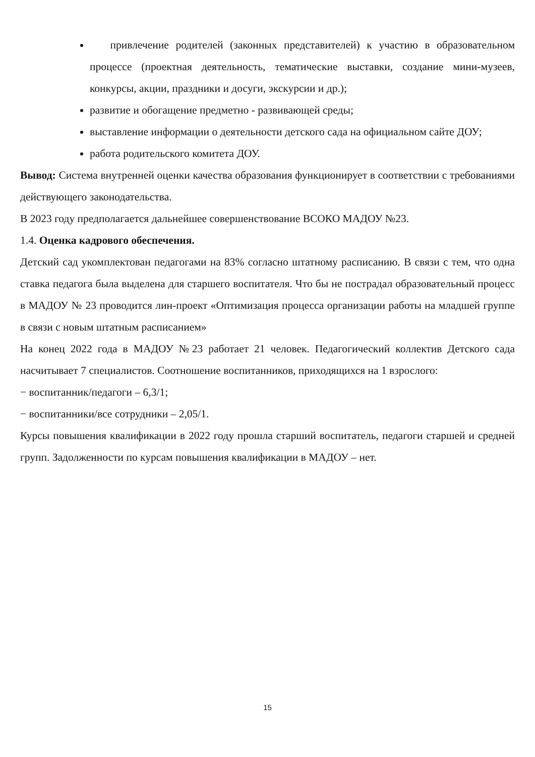привлечение родителей (законных представителей) к участию в образовательном процессе (проектная деятельность, тематические выставки, создание мини-музеев, конкурсы, акции, праздники и досуги, экскурсии и др.);
развитие и обогащение предметно - развивающей среды;
выставление информации о деятельности детского сада на официальном сайте ДОУ;
работа родительского комитета ДОУ.
Вывод: Система внутренней оценки качества образования функционирует в соответствии с требованиями действующего законодательства.
В 2023 году предполагается дальнейшее совершенствование ВСОКО МАДОУ №23.
1.4. Оценка кадрового обеспечения.
Детский сад укомплектован педагогами на 83% согласно штатному расписанию. В связи с тем, что одна ставка педагога была выделена для старшего воспитателя. Что бы не пострадал образовательный процесс в МАДОУ № 23 проводится лин-проект «Оптимизация процесса организации работы на младшей группе в связи с новым штатным расписанием»
На конец 2022 года в МАДОУ №23 работает 21 человек. Педагогический коллектив Детского сада насчитывает 7 специалистов. Соотношение воспитанников, приходящихся на 1 взрослого:
− воспитанник/педагоги – 6,3/1;
− воспитанники/все сотрудники – 2,05/1.
Курсы повышения квалификации в 2022 году прошла старший воспитатель, педагоги старшей и средней групп. Задолженности по курсам повышения квалификации в МАДОУ – нет.
15